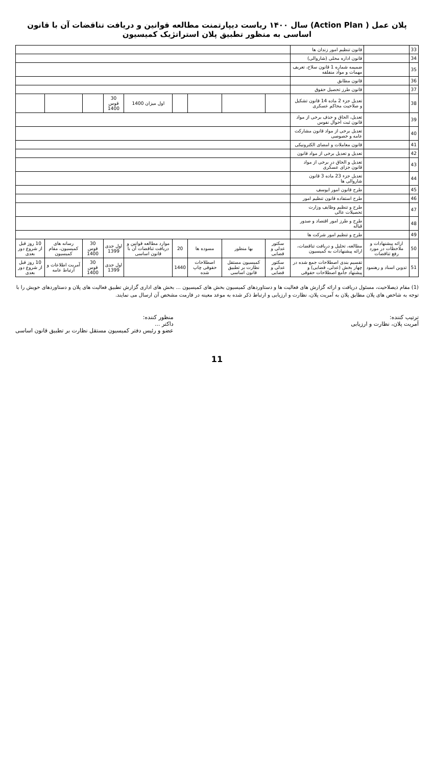پلان عمل ( Action Plan) سال ۱۴۰۰ ریاست دیپارتمنت مطالعه قوانین و دریافت تناقضات آن با قانون اساسی به منظور تطبیق پلان استراتژیک کمیسیون
| 33 | | قانون تنظیم امور زندان ها | | | | | | | | | |
| 34 | | قانون اداره محلی (شاروالی) | | | | | | | | | |
| 35 | | ضمیمه شماره 1 قانون سلاح، تعریف مهمات و مواد منفلقه | | | | | | | | | |
| 36 | | قانون مطابق | | | | | | | | | |
| 37 | | قانون طرز تحصیل حقوق | | | | | | | | | |
| 38 | | تعدیل جزء 2 ماده 14 قانون تشکیل و صلاحیت محاکم عسکری | | | | | اول میزان 1400 | 30 قوس 1400 | | | |
| 39 | | تعدیل، الحاق و حذف برخی از مواد قانون ثبت احوال نفوس | | | | | | | | | |
| 40 | | تعدیل برخی از مواد قانون مشارکت عامه و خصوصی | | | | | | | | | |
| 41 | | قانون معاملات و امضای الکترونیکی | | | | | | | | | |
| 42 | | تعدیل و تعدیل برخی از مواد قانون | | | | | | | | | |
| 43 | | تعدیل و الحاق در برخی از مواد قانون جزای عسکری | | | | | | | | | |
| 44 | | تعدیل جزء 23 ماده 3 قانون شاروالی ها | | | | | | | | | |
| 45 | | طرح قانون امور ایوسف | | | | | | | | | |
| 46 | | طرح استفاده قانون تنظیم امور | | | | | | | | | |
| 47 | | طرح و تنظیم وظایف وزارت تحصیلات عالی | | | | | | | | | |
| 48 | | طرح و طرز امور اقتصاد و صدور قباله | | | | | | | | | |
| 49 | | طرح و تنظیم امور شرکت ها | | | | | | | | | |
| 50 | ارائه پیشنهادات و ملاحظات در مورد رفع تناقضات | مطالعه، تحلیل و دریافت تناقضات، ارائه پیشنهادات به کمیسیون | سکتور عدلی و قضایی | بها منظور | مسوده ها | 20 | موارد مطالعه قوانین و دریافت تناقضات آن با قانون اساسی | اول جدی 1399 | 30 قوس 1400 | رسانه های کمیسیون، مقام کمیسیون | 10 روز قبل از شروع دور بعدی |
| 51 | تدوین اسناد و رهنمود | تقسیم بندی اصطلاحات جمع شده در چهار بخش (عدلی، قضایی) و پیشنهاد جامع اصطلاحات حقوقی | سکتور عدلی و قضایی | کمیسیون مستقل نظارت بر تطبیق قانون اساسی | اصطلاحات حقوقی چاپ شده | 1440 | | اول جدی 1399 | 30 قوس 1400 | آمریت اطلاعات و ارتباط عامه | 10 روز قبل از شروع دور بعدی |
(1) مقام ذیصلاحیت، مسئول دریافت و ارائه گزارش های فعالیت ها و دستاوردهای کمیسیون بخش های کمیسیون ... بخش های اداری گزارش تطبیق فعالیت های پلان و دستاوردهای خویش را با توجه به شاخص های پلان مطابق پلان به آمریت پلان، نظارت و ارزیابی و ارتباط ذکر شده به موعد معینه در فارمت مشخص آن ارسال می نمایند.
ترتیب کننده:
آمریت پلان، نظارت و ارزیابی
منظور کننده:
داکتر ...
عضو و رئیس دفتر کمیسیون مستقل نظارت بر تطبیق قانون اساسی
11